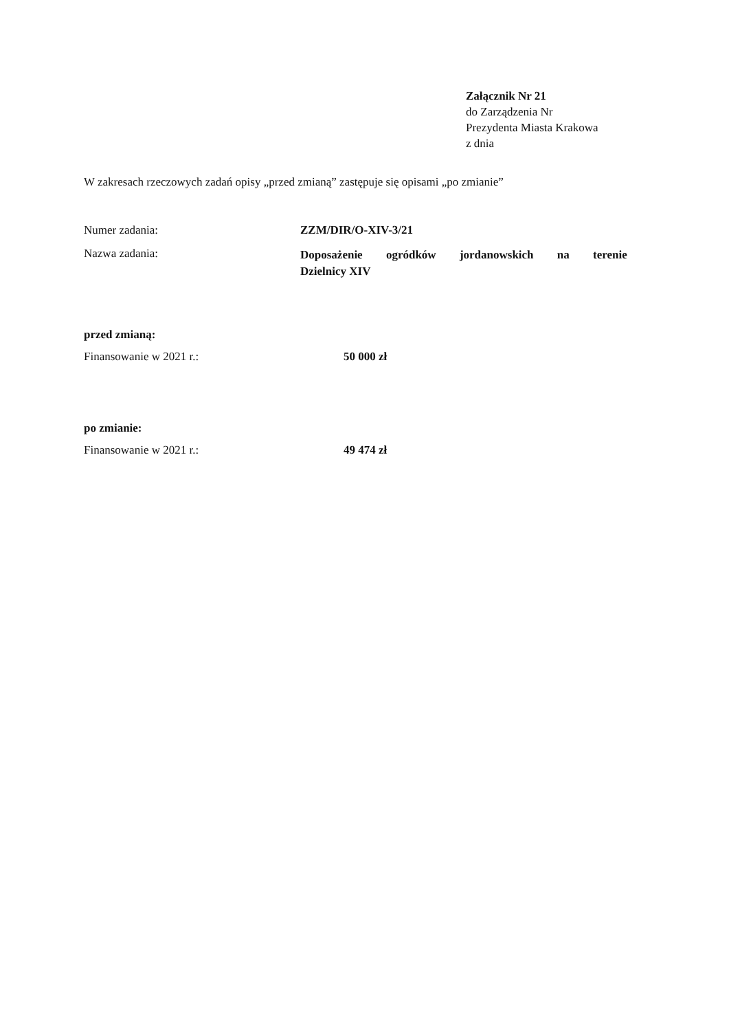Załącznik Nr 21
do Zarządzenia Nr
Prezydenta Miasta Krakowa
z dnia
W zakresach rzeczowych zadań opisy „przed zmianą” zastępuje się opisami „po zmianie”
Numer zadania: ZZM/DIR/O-XIV-3/21
Nazwa zadania:
Doposażenie ogródków jordanowskich na terenie
Dzielnicy XIV
przed zmianą:
Finansowanie w 2021 r.: 50 000 zł
po zmianie:
Finansowanie w 2021 r.: 49 474 zł